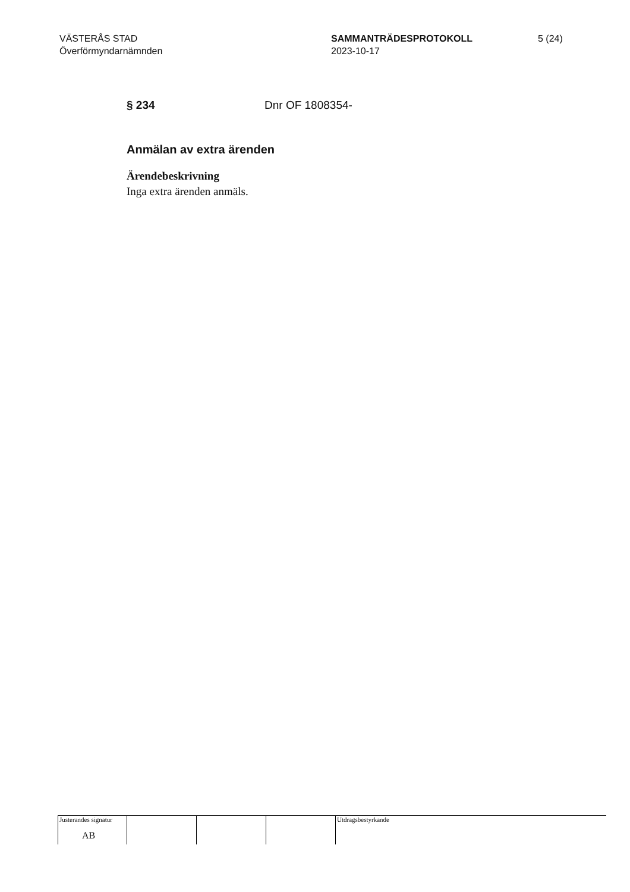VÄSTERÅS STAD
Överförmyndarnämnden
SAMMANTRÄDESPROTOKOLL
2023-10-17
5 (24)
§ 234 Dnr OF 1808354-
Anmälan av extra ärenden
Ärendebeskrivning
Inga extra ärenden anmäls.
Justerandes signatur
AB
Utdragsbestyrkande